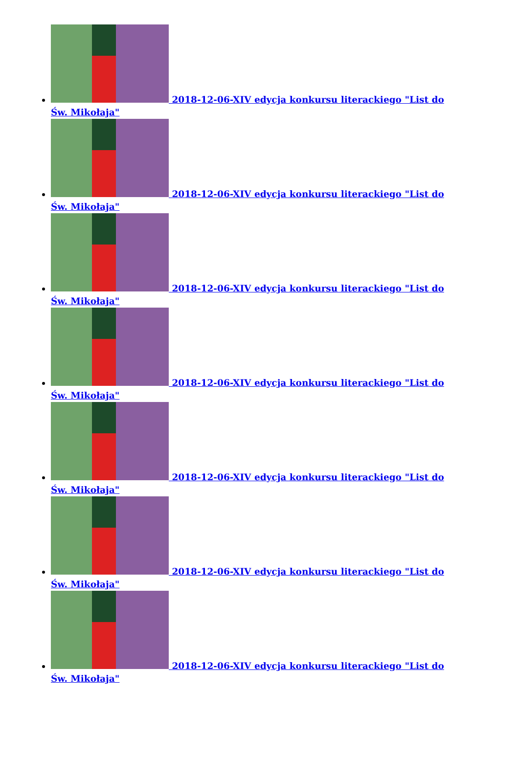2018-12-06-XIV edycja konkursu literackiego "List do Św. Mikołaja"
2018-12-06-XIV edycja konkursu literackiego "List do Św. Mikołaja"
2018-12-06-XIV edycja konkursu literackiego "List do Św. Mikołaja"
2018-12-06-XIV edycja konkursu literackiego "List do Św. Mikołaja"
2018-12-06-XIV edycja konkursu literackiego "List do Św. Mikołaja"
2018-12-06-XIV edycja konkursu literackiego "List do Św. Mikołaja"
2018-12-06-XIV edycja konkursu literackiego "List do Św. Mikołaja"